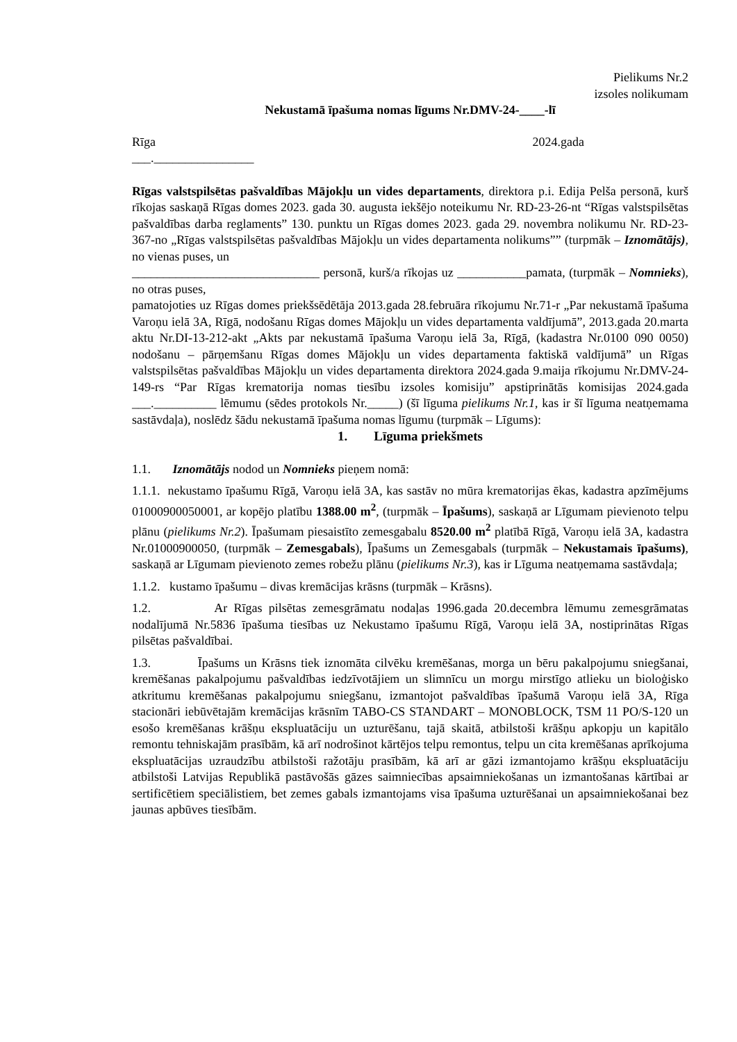Pielikums Nr.2
izsoles nolikumam
Nekustamā īpašuma nomas līgums Nr.DMV-24-____-lī
Rīga 2024.gada
___.________________
Rīgas valstspilsētas pašvaldības Mājokļu un vides departaments, direktora p.i. Edija Pelša personā, kurš rīkojas saskaņā Rīgas domes 2023. gada 30. augusta iekšējo noteikumu Nr. RD-23-26-nt “Rīgas valstspilsētas pašvaldības darba reglaments” 130. punktu un Rīgas domes 2023. gada 29. novembra nolikumu Nr. RD-23-367-no „Rīgas valstspilsētas pašvaldības Mājokļu un vides departamenta nolikums”” (turpmāk – Iznomātājs), no vienas puses, un
______________________________ personā, kurš/a rīkojas uz ___________pamata, (turpmāk – Nomnieks), no otras puses,
pamatojoties uz Rīgas domes priekšsēdētāja 2013.gada 28.februāra rīkojumu Nr.71-r „Par nekustamā īpašuma Varoņu ielā 3A, Rīgā, nodošanu Rīgas domes Mājokļu un vides departamenta valdījumā”, 2013.gada 20.marta aktu Nr.DI-13-212-akt „Akts par nekustamā īpašuma Varoņu ielā 3a, Rīgā, (kadastra Nr.0100 090 0050) nodošanu – pārņemšanu Rīgas domes Mājokļu un vides departamenta faktiskā valdījumā” un Rīgas valstspilsētas pašvaldības Mājokļu un vides departamenta direktora 2024.gada 9.maija rīkojumu Nr.DMV-24-149-rs “Par Rīgas krematorija nomas tiesību izsoles komisiju” apstiprinātās komisijas 2024.gada ___.__________ lēmumu (sēdes protokols Nr._____) (šī līguma pielikums Nr.1, kas ir šī līguma neatņemama sastāvdaļa), noslēdz šādu nekustamā īpašuma nomas līgumu (turpmāk – Līgums):
1. Līguma priekšmets
1.1. Iznomātājs nodod un Nomnieks pieņem nomā:
1.1.1. nekustamo īpašumu Rīgā, Varoņu ielā 3A, kas sastāv no mūra krematorijas ēkas, kadastra apzīmējums 01000900050001, ar kopējo platību 1388.00 m<sup>2</sup>, (turpmāk – Īpašums), saskaņā ar Līgumam pievienoto telpu plānu (pielikums Nr.2). Īpašumam piesaistīto zemesgabalu 8520.00 m<sup>2</sup> platībā Rīgā, Varoņu ielā 3A, kadastra Nr.01000900050, (turpmāk – Zemesgabals), Īpašums un Zemesgabals (turpmāk – Nekustamais īpašums), saskaņā ar Līgumam pievienoto zemes robežu plānu (pielikums Nr.3), kas ir Līguma neatņemama sastāvdaļa;
1.1.2. kustamo īpašumu – divas kremācijas krāsns (turpmāk – Krāsns).
1.2. Ar Rīgas pilsētas zemesgrāmatu nodaļas 1996.gada 20.decembra lēmumu zemesgrāmatas nodalījumā Nr.5836 īpašuma tiesības uz Nekustamo īpašumu Rīgā, Varoņu ielā 3A, nostiprinātas Rīgas pilsētas pašvaldībai.
1.3. Īpašums un Krāsns tiek iznomāta cilvēku kremēšanas, morga un bēru pakalpojumu sniegšanai, kremēšanas pakalpojumu pašvaldības iedzīvotājiem un slimnīcu un morgu mirstīgo atlieku un bioloģisko atkritumu kremēšanas pakalpojumu sniegšanu, izmantojot pašvaldības īpašumā Varoņu ielā 3A, Rīga stacionāri iebūvētajām kremācijas krāsnīm TABO-CS STANDART – MONOBLOCK, TSM 11 PO/S-120 un esošo kremēšanas krāšņu ekspluatāciju un uzturēšanu, tajā skaitā, atbilstoši krāšņu apkopju un kapitālo remontu tehniskajām prasībām, kā arī nodrošinot kārtējos telpu remontus, telpu un cita kremēšanas aprīkojuma ekspluatācijas uzraudzību atbilstoši ražotāju prasībām, kā arī ar gāzi izmantojamo krāšņu ekspluatāciju atbilstoši Latvijas Republikā pastāvošās gāzes saimniecības apsaimniekošanas un izmantošanas kārtībai ar sertificētiem speciālistiem, bet zemes gabals izmantojams visa īpašuma uzturēšanai un apsaimniekošanai bez jaunas apbūves tiesībām.